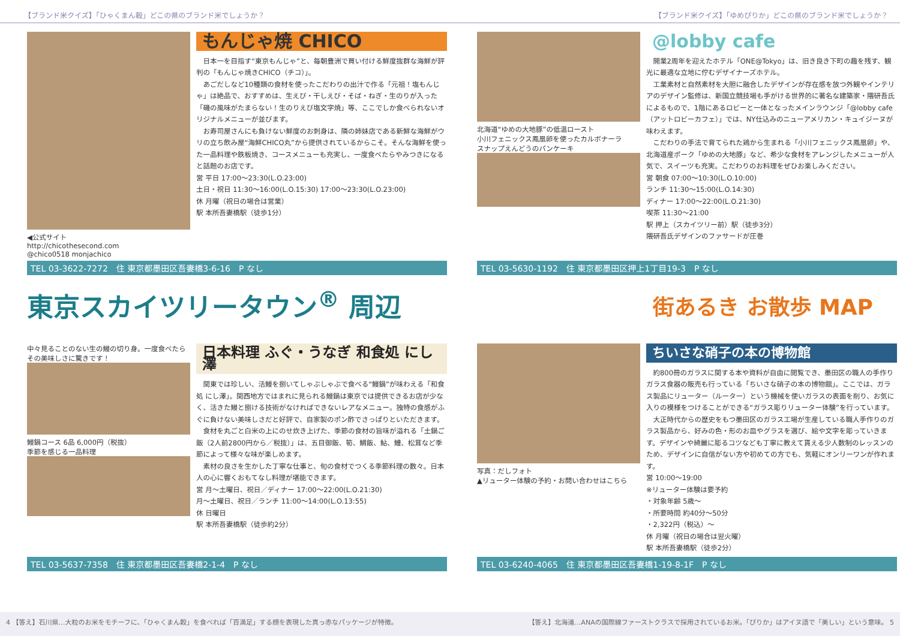【ブランド米クイズ】「ひゃくまん穀」どこの県のブランド米でしょうか？ 【ブランド米クイズ】「ゆめぴりか」どこの県のブランド米でしょうか？
◀公式サイト
http://chicothesecond.com
@chico0518 monjachico
もんじゃ焼 CHICO
　日本一を目指す“東京もんじゃ”と、毎朝豊洲で買い付ける鮮度抜群な海鮮が評判の「もんじゃ焼きCHICO（チコ）」。
　あごだしなど10種類の食材を使ったこだわりの出汁で作る「元祖！塩もんじゃ」は絶品で、おすすめは、生えび・干しえび・そば・ねぎ・生のりが入った「磯の風味がたまらない！生のりえび塩文字焼」等、ここでしか食べられないオリジナルメニューが並びます。
　お寿司屋さんにも負けない鮮度のお刺身は、隣の姉妹店である新鮮な海鮮がウリの立ち飲み屋“海鮮CHICO丸”から提供されているからこそ。そんな海鮮を使った一品料理や鉄板焼き、コースメニューも充実し、一度食べたらやみつきになると話題のお店です。
営 平日 17:00～23:30(L.O.23:00)
土日・祝日 11:30～16:00(L.O.15:30) 17:00～23:30(L.O.23:00)
休 月曜（祝日の場合は営業）
駅 本所吾妻橋駅（徒歩1分）
北海道“ゆめの大地豚”の低温ロースト
小川フェニックス鳳凰卵を使ったカルボナーラ
スナップえんどうのパンケーキ
@lobby cafe
　開業2周年を迎えたホテル「ONE@Tokyo」は、旧き良き下町の趣を残す、観光に最適な立地に佇むデザイナーズホテル。
　工業素材と自然素材を大胆に融合したデザインが存在感を放つ外観やインテリアのデザイン監修は、新国立競技場も手がける世界的に著名な建築家・隈研吾氏によるもので、1階にあるロビーと一体となったメインラウンジ「@lobby cafe（アットロビーカフェ）」では、NY仕込みのニューアメリカン・キュイジーヌが味わえます。
　こだわりの手法で育てられた鶏から生まれる「小川フェニックス鳳凰卵」や、北海道産ポーク「ゆめの大地豚」など、希少な食材をアレンジしたメニューが人気で、スイーツも充実。こだわりのお料理をぜひお楽しみください。
営 朝食 07:00～10:30(L.O.10:00)
ランチ 11:30～15:00(L.O.14:30)
ディナー 17:00～22:00(L.O.21:30)
喫茶 11:30～21:00
駅 押上（スカイツリー前）駅（徒歩3分）
隈研吾氏デザインのファサードが圧巻
TEL 03-3622-7272　住 東京都墨田区吾妻橋3-6-16　P なし
TEL 03-5630-1192　住 東京都墨田区押上1丁目19-3　P なし
東京スカイツリータウン<sup>®</sup> 周辺
街あるき お散歩 MAP
中々見ることのない生の鰻の切り身。一度食べたらその美味しさに驚きです！
鰻鍋コース 6品 6,000円（税抜）
季節を感じる一品料理
日本料理 ふぐ・うなぎ 和食処 にし澤
　関東では珍しい、活鰻を捌いてしゃぶしゃぶで食べる“鰻鍋”が味わえる「和食処 にし澤」。関西地方ではまれに見られる鰻鍋は東京では提供できるお店が少なく、活きた鰻と捌ける技術がなければできないレアなメニュー。独特の食感がふぐに負けない美味しさだと好評で、自家製のポン酢でさっぱりといただきます。
　食材を丸ごと白米の上にのせ炊き上げた、季節の食材の旨味が溢れる「土鍋ご飯（2人前2800円から／税抜）」は、五目御飯、筍、鯛飯、鮎、鱧、松茸など季節によって様々な味が楽しめます。
　素材の良さを生かした丁寧な仕事と、旬の食材でつくる季節料理の数々。日本人の心に響くおもてなし料理が堪能できます。
営 月～土曜日、祝日／ディナー 17:00～22:00(L.O.21:30)
月～土曜日、祝日／ランチ 11:00～14:00(L.O.13:55)
休 日曜日
駅 本所吾妻橋駅（徒歩約2分）
写真：だしフォト
▲リューター体験の予約・お問い合わせはこちら
ちいさな硝子の本の博物館
　約800冊のガラスに関する本や資料が自由に閲覧でき、墨田区の職人の手作りガラス食器の販売も行っている「ちいさな硝子の本の博物館」。ここでは、ガラス製品にリューター（ルーター）という機械を使いガラスの表面を削り、お気に入りの模様をつけることができる“ガラス彫りリューター体験”を行っています。
　大正時代からの歴史をもつ墨田区のガラス工場が生産している職人手作りのガラス製品から、好みの色・形のお皿やグラスを選び、絵や文字を彫っていきます。デザインや綺麗に彫るコツなども丁寧に教えて貰える少人数制のレッスンのため、デザインに自信がない方や初めての方でも、気軽にオンリーワンが作れます。
営 10:00～19:00
※リューター体験は要予約
・対象年齢 5歳～
・所要時間 約40分～50分
・2,322円（税込）～
休 月曜（祝日の場合は翌火曜）
駅 本所吾妻橋駅（徒歩2分）
TEL 03-5637-7358　住 東京都墨田区吾妻橋2-1-4　P なし
TEL 03-6240-4065　住 東京都墨田区吾妻橋1-19-8-1F　P なし
4 【答え】石川県…大粒のお米をモチーフに、「ひゃくまん穀」を食べれば「百満足」する顔を表現した真っ赤なパッケージが特徴。 【答え】北海道…ANAの国際線ファーストクラスで採用されているお米。「ぴりか」はアイヌ語で「美しい」という意味。 5